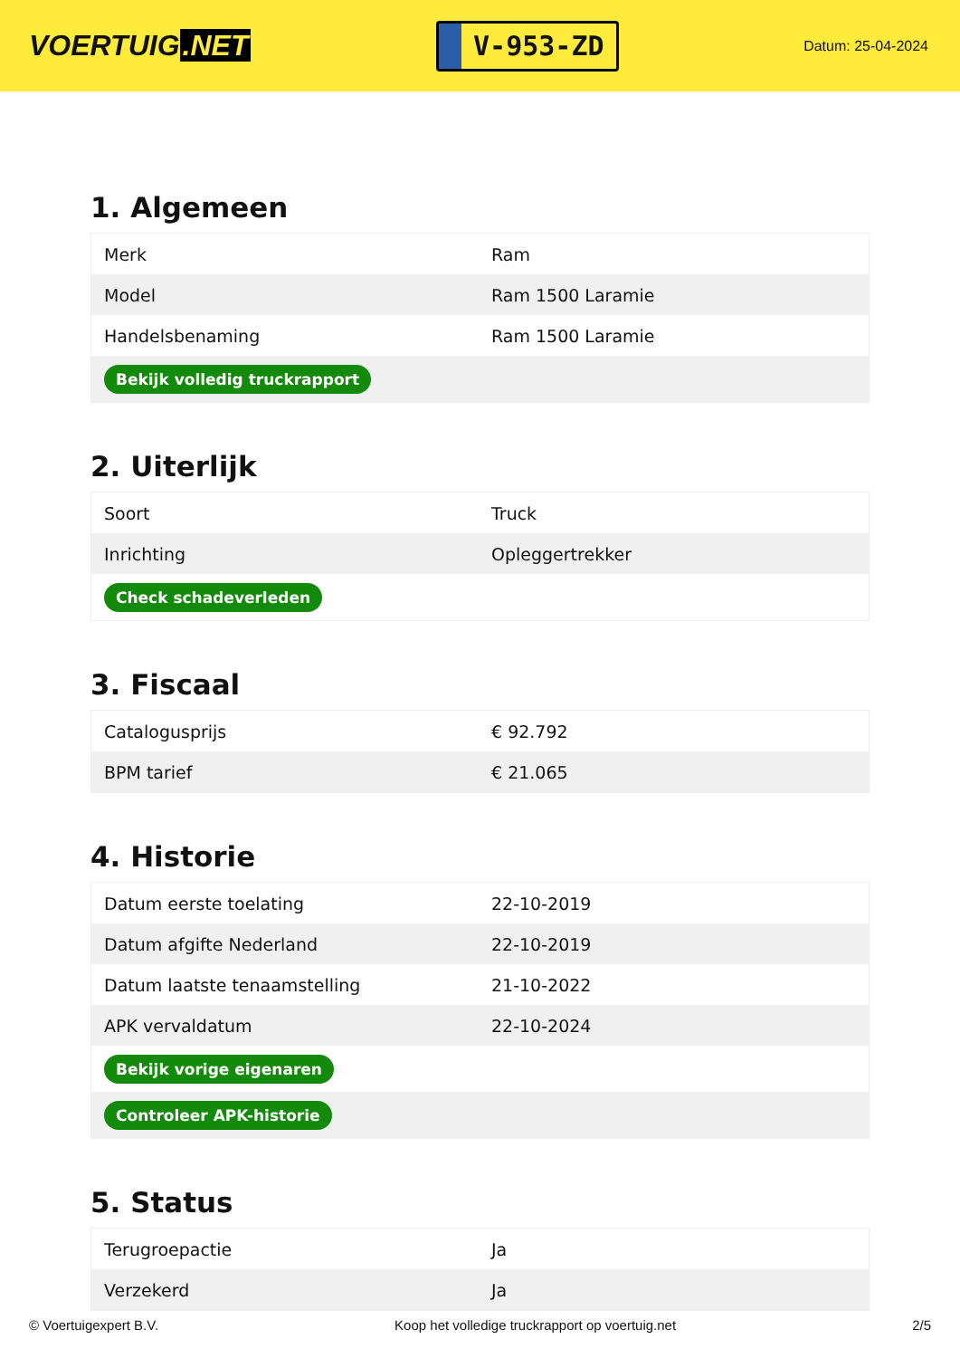VOERTUIG.NET
V-953-ZD
Datum: 25-04-2024
1. Algemeen
| Merk | Ram |
| Model | Ram 1500 Laramie |
| Handelsbenaming | Ram 1500 Laramie |
| Bekijk volledig truckrapport | |
2. Uiterlijk
| Soort | Truck |
| Inrichting | Opleggertrekker |
| Check schadeverleden | |
3. Fiscaal
| Catalogusprijs | € 92.792 |
| BPM tarief | € 21.065 |
4. Historie
| Datum eerste toelating | 22-10-2019 |
| Datum afgifte Nederland | 22-10-2019 |
| Datum laatste tenaamstelling | 21-10-2022 |
| APK vervaldatum | 22-10-2024 |
| Bekijk vorige eigenaren | |
| Controleer APK-historie | |
5. Status
| Terugroepactie | Ja |
| Verzekerd | Ja |
© Voertuigexpert B.V. Koop het volledige truckrapport op voertuig.net 2/5